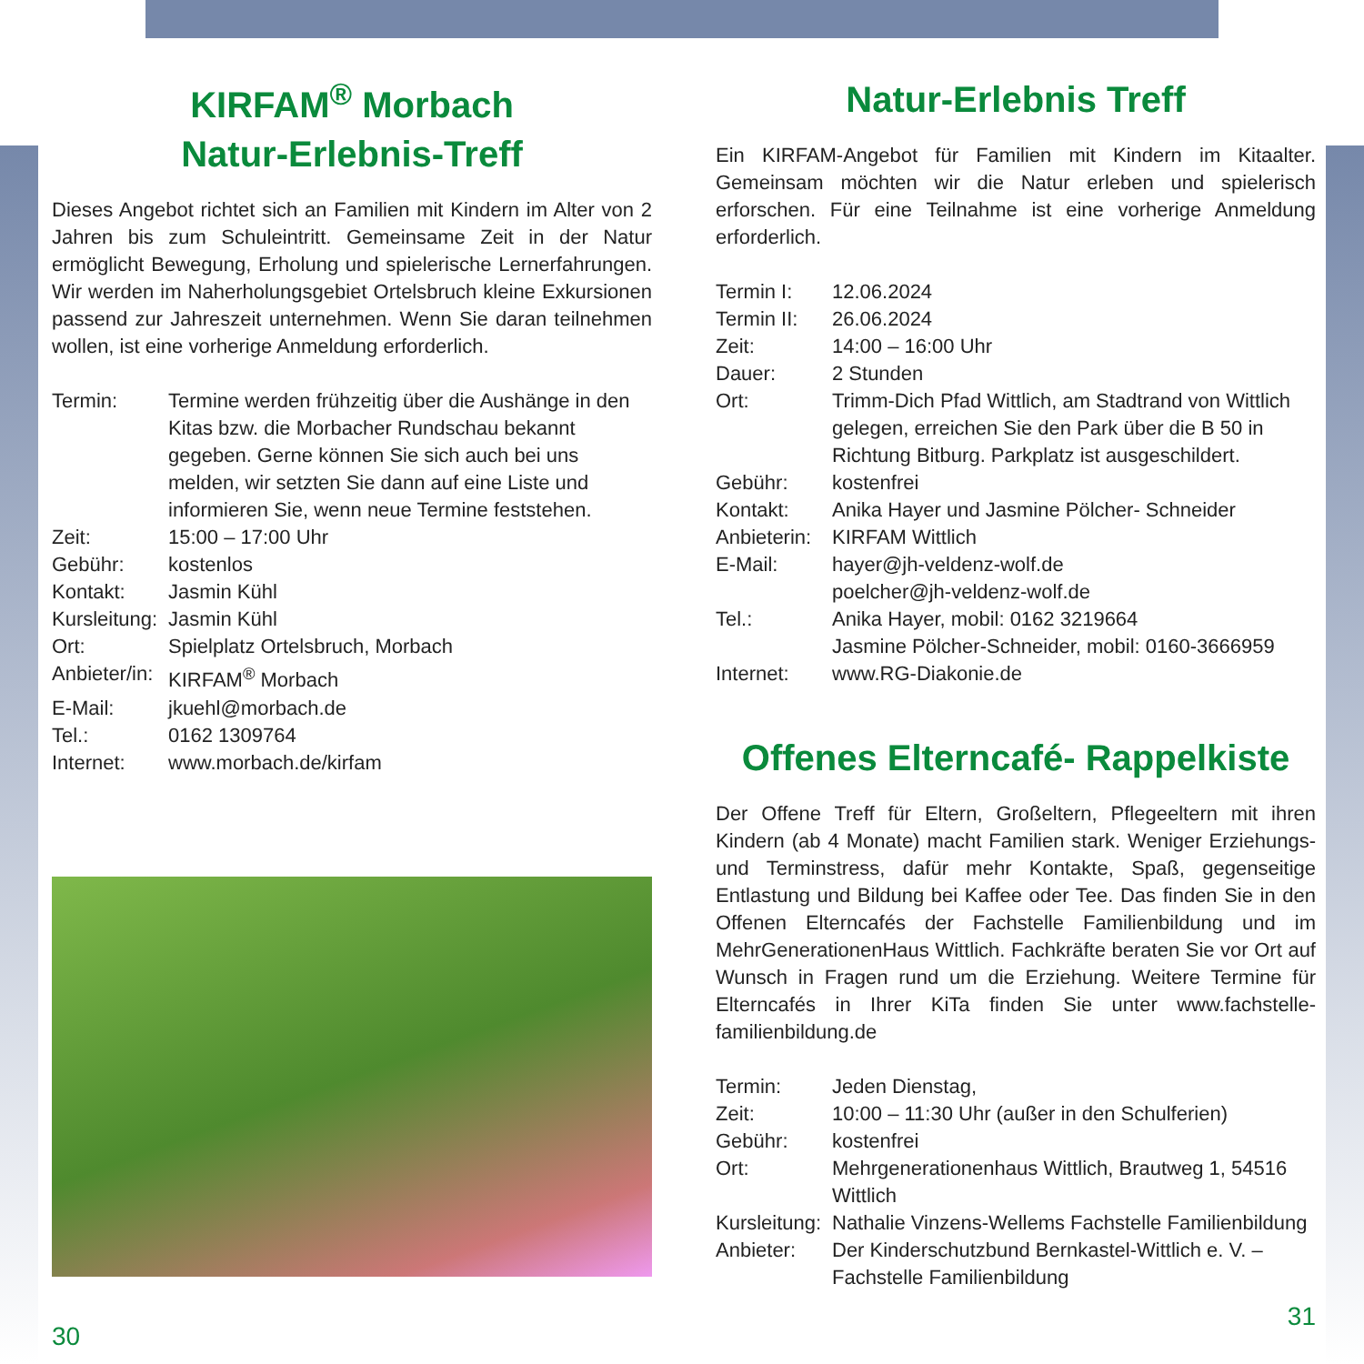KIRFAM<sup>®</sup> Morbach
Natur-Erlebnis-Treff
Dieses Angebot richtet sich an Familien mit Kindern im Alter von 2 Jahren bis zum Schuleintritt. Gemeinsame Zeit in der Natur ermöglicht Bewegung, Erholung und spielerische Lernerfahrungen. Wir werden im Naherholungsgebiet Ortelsbruch kleine Exkursionen passend zur Jahreszeit unternehmen. Wenn Sie daran teilnehmen wollen, ist eine vorherige Anmeldung erforderlich.
| Termin: | Termine werden frühzeitig über die Aushänge in den Kitas bzw. die Morbacher Rundschau bekannt gegeben. Gerne können Sie sich auch bei uns melden, wir setzten Sie dann auf eine Liste und informieren Sie, wenn neue Termine feststehen. |
| Zeit: | 15:00 – 17:00 Uhr |
| Gebühr: | kostenlos |
| Kontakt: | Jasmin Kühl |
| Kursleitung: | Jasmin Kühl |
| Ort: | Spielplatz Ortelsbruch, Morbach |
| Anbieter/in: | KIRFAM<sup>®</sup> Morbach |
| E-Mail: | jkuehl@morbach.de |
| Tel.: | 0162 1309764 |
| Internet: | www.morbach.de/kirfam |
30
Natur-Erlebnis Treff
Ein KIRFAM-Angebot für Familien mit Kindern im Kitaalter. Gemeinsam möchten wir die Natur erleben und spielerisch erforschen. Für eine Teilnahme ist eine vorherige Anmeldung erforderlich.
| Termin I: | 12.06.2024 |
| Termin II: | 26.06.2024 |
| Zeit: | 14:00 – 16:00 Uhr |
| Dauer: | 2 Stunden |
| Ort: | Trimm-Dich Pfad Wittlich, am Stadtrand von Wittlich gelegen, erreichen Sie den Park über die B 50 in Richtung Bitburg. Parkplatz ist ausgeschildert. |
| Gebühr: | kostenfrei |
| Kontakt: | Anika Hayer und Jasmine Pölcher- Schneider |
| Anbieterin: | KIRFAM Wittlich |
| E-Mail: | hayer@jh-veldenz-wolf.de poelcher@jh-veldenz-wolf.de |
| Tel.: | Anika Hayer, mobil: 0162 3219664 Jasmine Pölcher-Schneider, mobil: 0160-3666959 |
| Internet: | www.RG-Diakonie.de |
Offenes Elterncafé- Rappelkiste
Der Offene Treff für Eltern, Großeltern, Pflegeeltern mit ihren Kindern (ab 4 Monate) macht Familien stark. Weniger Erziehungs- und Terminstress, dafür mehr Kontakte, Spaß, gegenseitige Entlastung und Bildung bei Kaffee oder Tee. Das finden Sie in den Offenen Elterncafés der Fachstelle Familienbildung und im MehrGenerationenHaus Wittlich. Fachkräfte beraten Sie vor Ort auf Wunsch in Fragen rund um die Erziehung. Weitere Termine für Elterncafés in Ihrer KiTa finden Sie unter www.fachstelle-familienbildung.de
| Termin: | Jeden Dienstag, |
| Zeit: | 10:00 – 11:30 Uhr (außer in den Schulferien) |
| Gebühr: | kostenfrei |
| Ort: | Mehrgenerationenhaus Wittlich, Brautweg 1, 54516 Wittlich |
| Kursleitung: | Nathalie Vinzens-Wellems Fachstelle Familienbildung |
| Anbieter: | Der Kinderschutzbund Bernkastel-Wittlich e. V. – Fachstelle Familienbildung |
31